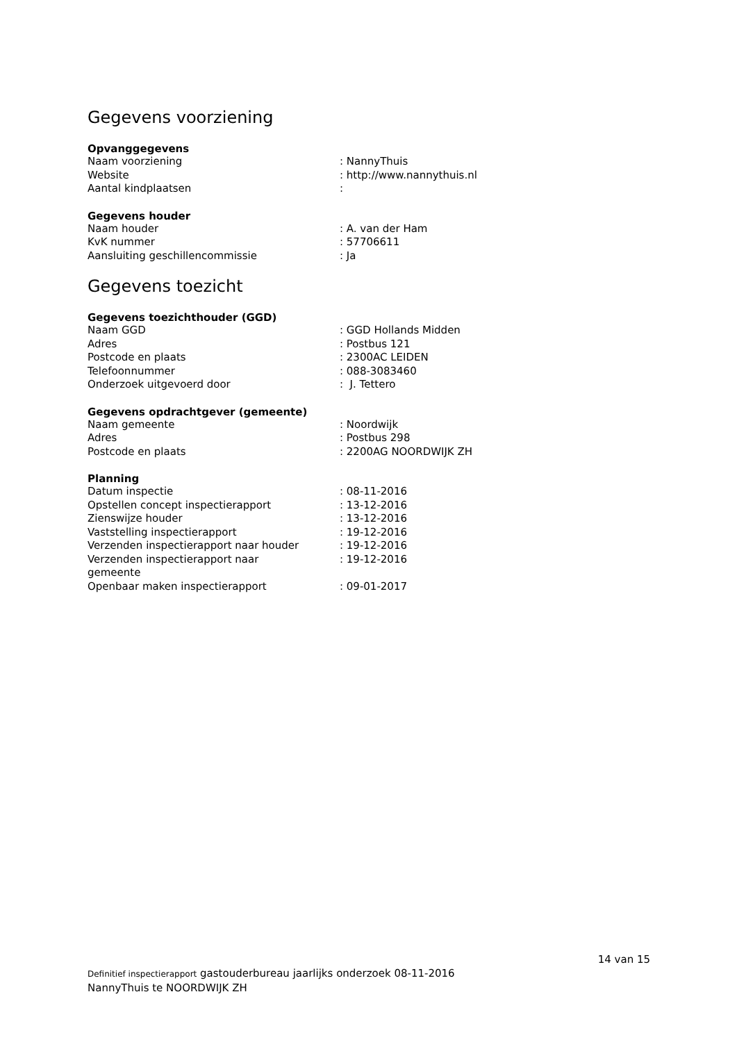Gegevens voorziening
Opvanggegevens
| Naam voorziening | : NannyThuis |
| Website | : http://www.nannythuis.nl |
| Aantal kindplaatsen | : |
Gegevens houder
| Naam houder | : A. van der Ham |
| KvK nummer | : 57706611 |
| Aansluiting geschillencommissie | : Ja |
Gegevens toezicht
Gegevens toezichthouder (GGD)
| Naam GGD | : GGD Hollands Midden |
| Adres | : Postbus 121 |
| Postcode en plaats | : 2300AC LEIDEN |
| Telefoonnummer | : 088-3083460 |
| Onderzoek uitgevoerd door | : J. Tettero |
Gegevens opdrachtgever (gemeente)
| Naam gemeente | : Noordwijk |
| Adres | : Postbus 298 |
| Postcode en plaats | : 2200AG NOORDWIJK ZH |
Planning
| Datum inspectie | : 08-11-2016 |
| Opstellen concept inspectierapport | : 13-12-2016 |
| Zienswijze houder | : 13-12-2016 |
| Vaststelling inspectierapport | : 19-12-2016 |
| Verzenden inspectierapport naar houder | : 19-12-2016 |
| Verzenden inspectierapport naar gemeente | : 19-12-2016 |
| Openbaar maken inspectierapport | : 09-01-2017 |
14 van 15
Definitief inspectierapport gastouderbureau jaarlijks onderzoek 08-11-2016
NannyThuis te NOORDWIJK ZH